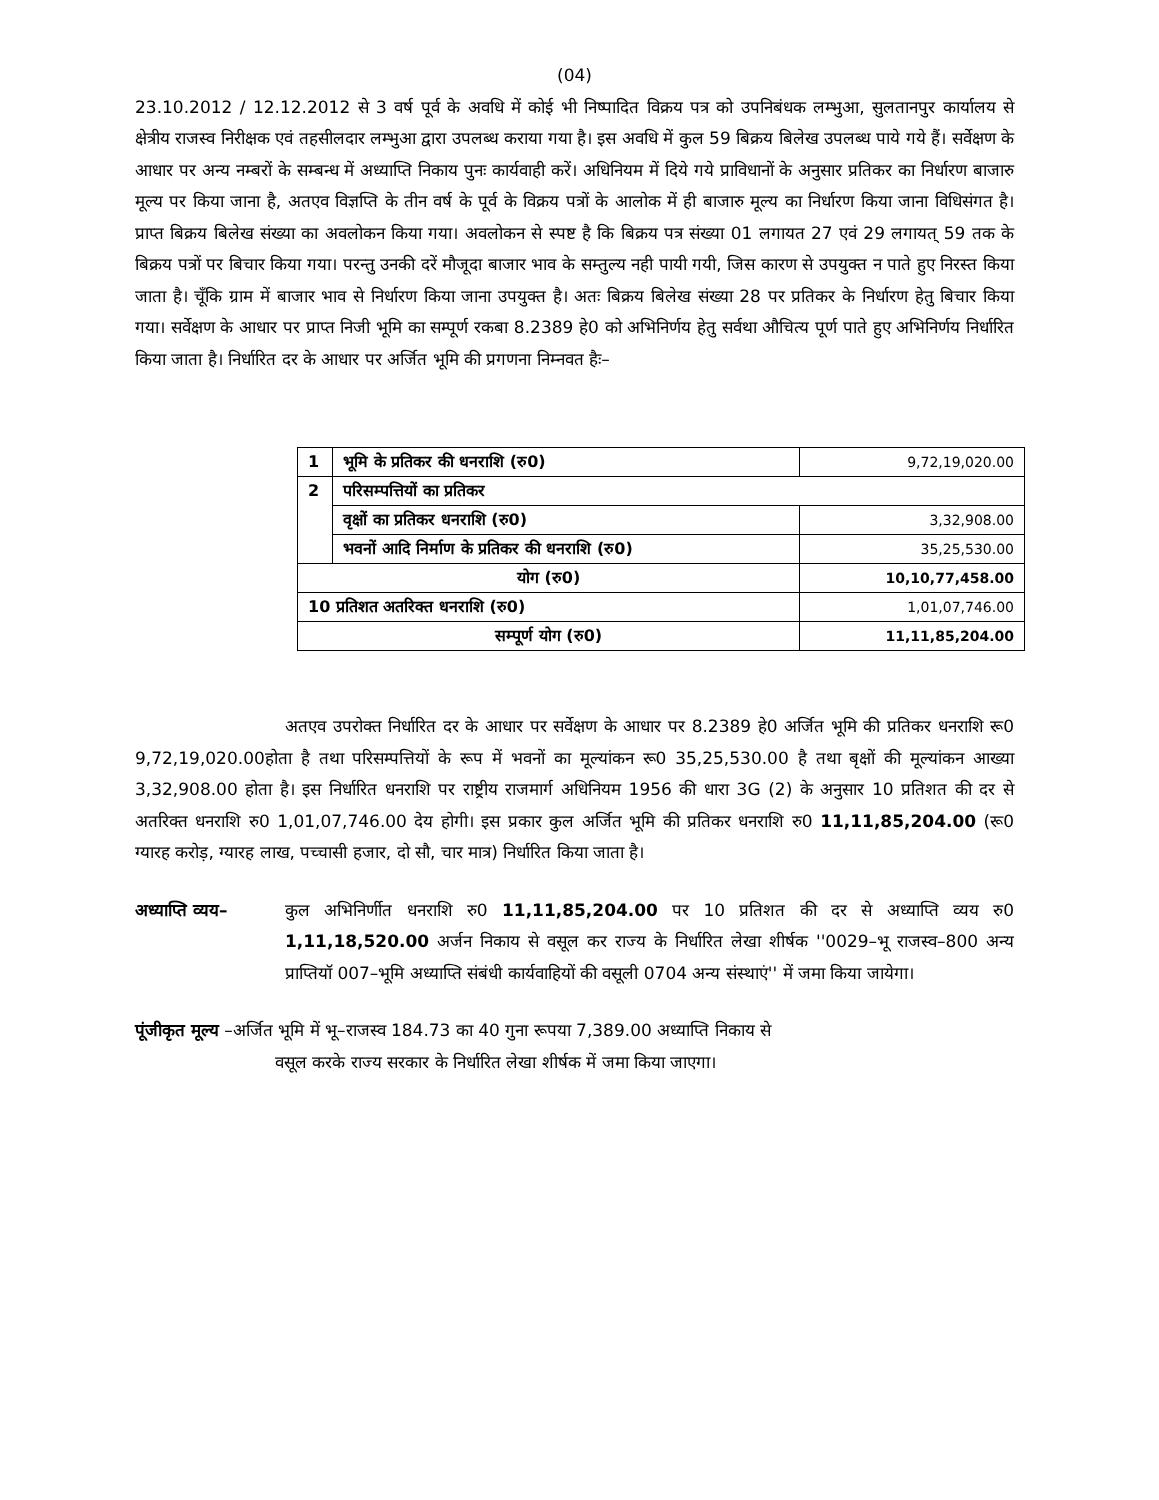(04)
23.10.2012 / 12.12.2012 से 3 वर्ष पूर्व के अवधि में कोई भी निष्पादित विक्रय पत्र को उपनिबंधक लम्भुआ, सुलतानपुर कार्यालय से क्षेत्रीय राजस्व निरीक्षक एवं तहसीलदार लम्भुआ द्वारा उपलब्ध कराया गया है। इस अवधि में कुल 59 बिक्रय बिलेख उपलब्ध पाये गये हैं। सर्वेक्षण के आधार पर अन्य नम्बरों के सम्बन्ध में अध्याप्ति निकाय पुनः कार्यवाही करें। अधिनियम में दिये गये प्राविधानों के अनुसार प्रतिकर का निर्धारण बाजारु मूल्य पर किया जाना है, अतएव विज्ञप्ति के तीन वर्ष के पूर्व के विक्रय पत्रों के आलोक में ही बाजारु मूल्य का निर्धारण किया जाना विधिसंगत है। प्राप्त बिक्रय बिलेख संख्या का अवलोकन किया गया। अवलोकन से स्पष्ट है कि बिक्रय पत्र संख्या 01 लगायत 27 एवं 29 लगायत् 59 तक के बिक्रय पत्रों पर बिचार किया गया। परन्तु उनकी दरें मौजूदा बाजार भाव के सम्तुल्य नही पायी गयी, जिस कारण से उपयुक्त न पाते हुए निरस्त किया जाता है। चूँकि ग्राम में बाजार भाव से निर्धारण किया जाना उपयुक्त है। अतः बिक्रय बिलेख संख्या 28 पर प्रतिकर के निर्धारण हेतु बिचार किया गया। सर्वेक्षण के आधार पर प्राप्त निजी भूमि का सम्पूर्ण रकबा 8.2389 हे0 को अभिनिर्णय हेतु सर्वथा औचित्य पूर्ण पाते हुए अभिनिर्णय निर्धारित किया जाता है। निर्धारित दर के आधार पर अर्जित भूमि की प्रगणना निम्नवत हैः–
| 1 | भूमि के प्रतिकर की धनराशि (रु0) | 9,72,19,020.00 |
| 2 | परिसम्पत्तियों का प्रतिकर | |
| | वृक्षों का प्रतिकर धनराशि (रु0) | 3,32,908.00 |
| | भवनों आदि निर्माण के प्रतिकर की धनराशि (रु0) | 35,25,530.00 |
| योग (रु0) | | 10,10,77,458.00 |
| 10 प्रतिशत अतरिक्त धनराशि (रु0) | | 1,01,07,746.00 |
| सम्पूर्ण योग (रु0) | | 11,11,85,204.00 |
अतएव उपरोक्त निर्धारित दर के आधार पर सर्वेक्षण के आधार पर 8.2389 हे0 अर्जित भूमि की प्रतिकर धनराशि रू0 9,72,19,020.00होता है तथा परिसम्पत्तियों के रूप में भवनों का मूल्यांकन रू0 35,25,530.00 है तथा बृक्षों की मूल्यांकन आख्या 3,32,908.00 होता है। इस निर्धारित धनराशि पर राष्ट्रीय राजमार्ग अधिनियम 1956 की धारा 3G (2) के अनुसार 10 प्रतिशत की दर से अतरिक्त धनराशि रु0 1,01,07,746.00 देय होगी। इस प्रकार कुल अर्जित भूमि की प्रतिकर धनराशि रु0 11,11,85,204.00 (रू0 ग्यारह करोड़, ग्यारह लाख, पच्चासी हजार, दो सौ, चार मात्र) निर्धारित किया जाता है।
अध्याप्ति व्यय–
कुल अभिनिर्णीत धनराशि रु0 11,11,85,204.00 पर 10 प्रतिशत की दर से अध्याप्ति व्यय रु0 1,11,18,520.00 अर्जन निकाय से वसूल कर राज्य के निर्धारित लेखा शीर्षक ''0029–भू राजस्व–800 अन्य प्राप्तियॉ 007–भूमि अध्याप्ति संबंधी कार्यवाहियों की वसूली 0704 अन्य संस्थाएं'' में जमा किया जायेगा।
पूंजीकृत मूल्य –अर्जित भूमि में भू–राजस्व 184.73 का 40 गुना रूपया 7,389.00 अध्याप्ति निकाय से
वसूल करके राज्य सरकार के निर्धारित लेखा शीर्षक में जमा किया जाएगा।